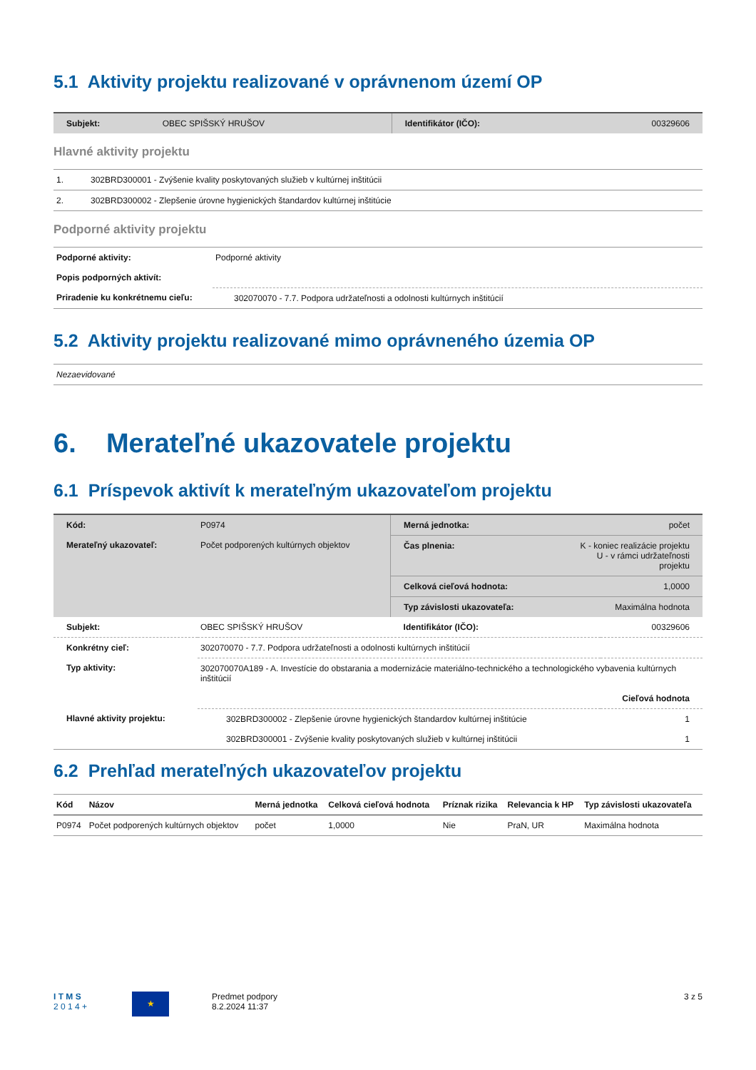5.1 Aktivity projektu realizované v oprávnenom území OP
| Subjekt: | OBEC SPIŠSKÝ HRUŠOV | Identifikátor (IČO): | 00329606 |
Hlavné aktivity projektu
| 1. | 302BRD300001 - Zvýšenie kvality poskytovaných služieb v kultúrnej inštitúcii |
| 2. | 302BRD300002 - Zlepšenie úrovne hygienických štandardov kultúrnej inštitúcie |
Podporné aktivity projektu
| Podporné aktivity: | Podporné aktivity |
| Popis podporných aktivít: | |
| Priradenie ku konkrétnemu cieľu: | 302070070 - 7.7. Podpora udržateľnosti a odolnosti kultúrnych inštitúcií |
5.2 Aktivity projektu realizované mimo oprávneného územia OP
| Nezaevidované |
6. Merateľné ukazovatele projektu
6.1 Príspevok aktivít k merateľným ukazovateľom projektu
| Kód: | P0974 | Merná jednotka: | počet |
| Merateľný ukazovateľ: | Počet podporených kultúrnych objektov | Čas plnenia: | K - koniec realizácie projektu U - v rámci udržateľnosti projektu |
| | | Celková cieľová hodnota: | 1,0000 |
| | | Typ závislosti ukazovateľa: | Maximálna hodnota |
| Subjekt: | OBEC SPIŠSKÝ HRUŠOV | Identifikátor (IČO): | 00329606 |
| Konkrétny cieľ: | 302070070 - 7.7. Podpora udržateľnosti a odolnosti kultúrnych inštitúcií | |
| Typ aktivity: | 302070070A189 - A. Investície do obstarania a modernizácie materiálno-technického a technologického vybavenia kultúrnych inštitúcií | |
| | | Cieľová hodnota |
| Hlavné aktivity projektu: | 302BRD300002 - Zlepšenie úrovne hygienických štandardov kultúrnej inštitúcie | 1 |
| | 302BRD300001 - Zvýšenie kvality poskytovaných služieb v kultúrnej inštitúcii | 1 |
6.2 Prehľad merateľných ukazovateľov projektu
| Kód | Názov | Merná jednotka | Celková cieľová hodnota | Príznak rizika | Relevancia k HP | Typ závislosti ukazovateľa |
| --- | --- | --- | --- | --- | --- | --- |
| P0974 | Počet podporených kultúrnych objektov | počet | 1,0000 | Nie | PraN, UR | Maximálna hodnota |
I T M S
2 0 1 4 +
★
Predmet podpory
8.2.2024 11:37
3 z 5